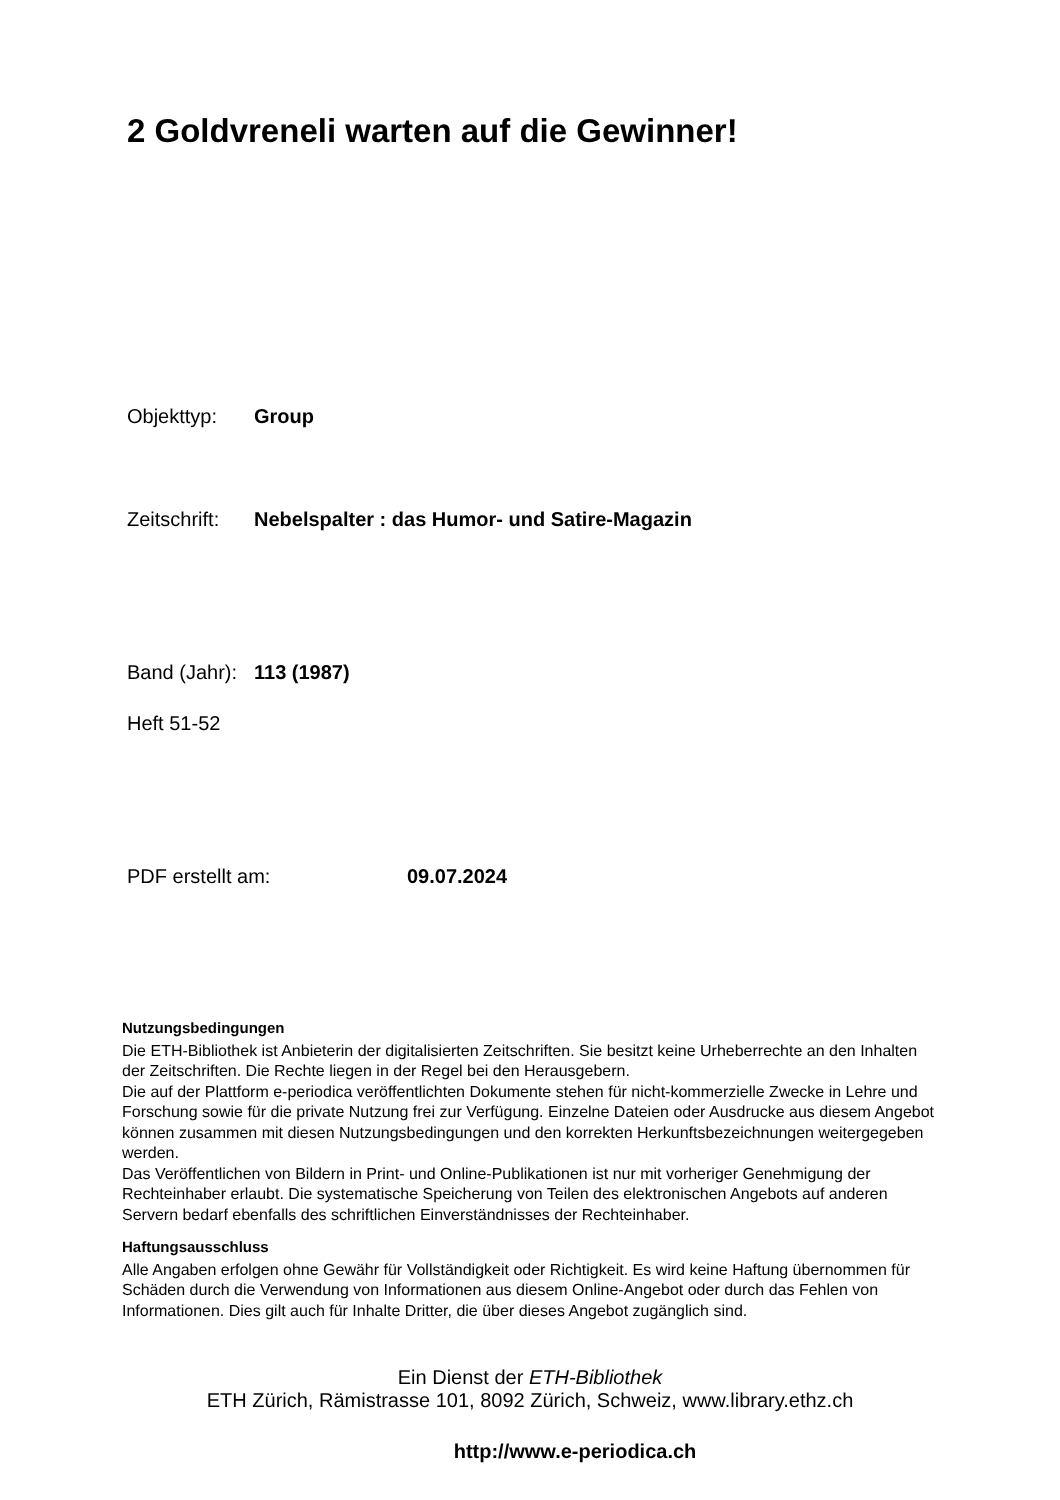2 Goldvreneli warten auf die Gewinner!
Objekttyp: Group
Zeitschrift: Nebelspalter : das Humor- und Satire-Magazin
Band (Jahr): 113 (1987)
Heft 51-52
PDF erstellt am: 09.07.2024
Nutzungsbedingungen
Die ETH-Bibliothek ist Anbieterin der digitalisierten Zeitschriften. Sie besitzt keine Urheberrechte an den Inhalten der Zeitschriften. Die Rechte liegen in der Regel bei den Herausgebern.
Die auf der Plattform e-periodica veröffentlichten Dokumente stehen für nicht-kommerzielle Zwecke in Lehre und Forschung sowie für die private Nutzung frei zur Verfügung. Einzelne Dateien oder Ausdrucke aus diesem Angebot können zusammen mit diesen Nutzungsbedingungen und den korrekten Herkunftsbezeichnungen weitergegeben werden.
Das Veröffentlichen von Bildern in Print- und Online-Publikationen ist nur mit vorheriger Genehmigung der Rechteinhaber erlaubt. Die systematische Speicherung von Teilen des elektronischen Angebots auf anderen Servern bedarf ebenfalls des schriftlichen Einverständnisses der Rechteinhaber.
Haftungsausschluss
Alle Angaben erfolgen ohne Gewähr für Vollständigkeit oder Richtigkeit. Es wird keine Haftung übernommen für Schäden durch die Verwendung von Informationen aus diesem Online-Angebot oder durch das Fehlen von Informationen. Dies gilt auch für Inhalte Dritter, die über dieses Angebot zugänglich sind.
Ein Dienst der ETH-Bibliothek
ETH Zürich, Rämistrasse 101, 8092 Zürich, Schweiz, www.library.ethz.ch
http://www.e-periodica.ch